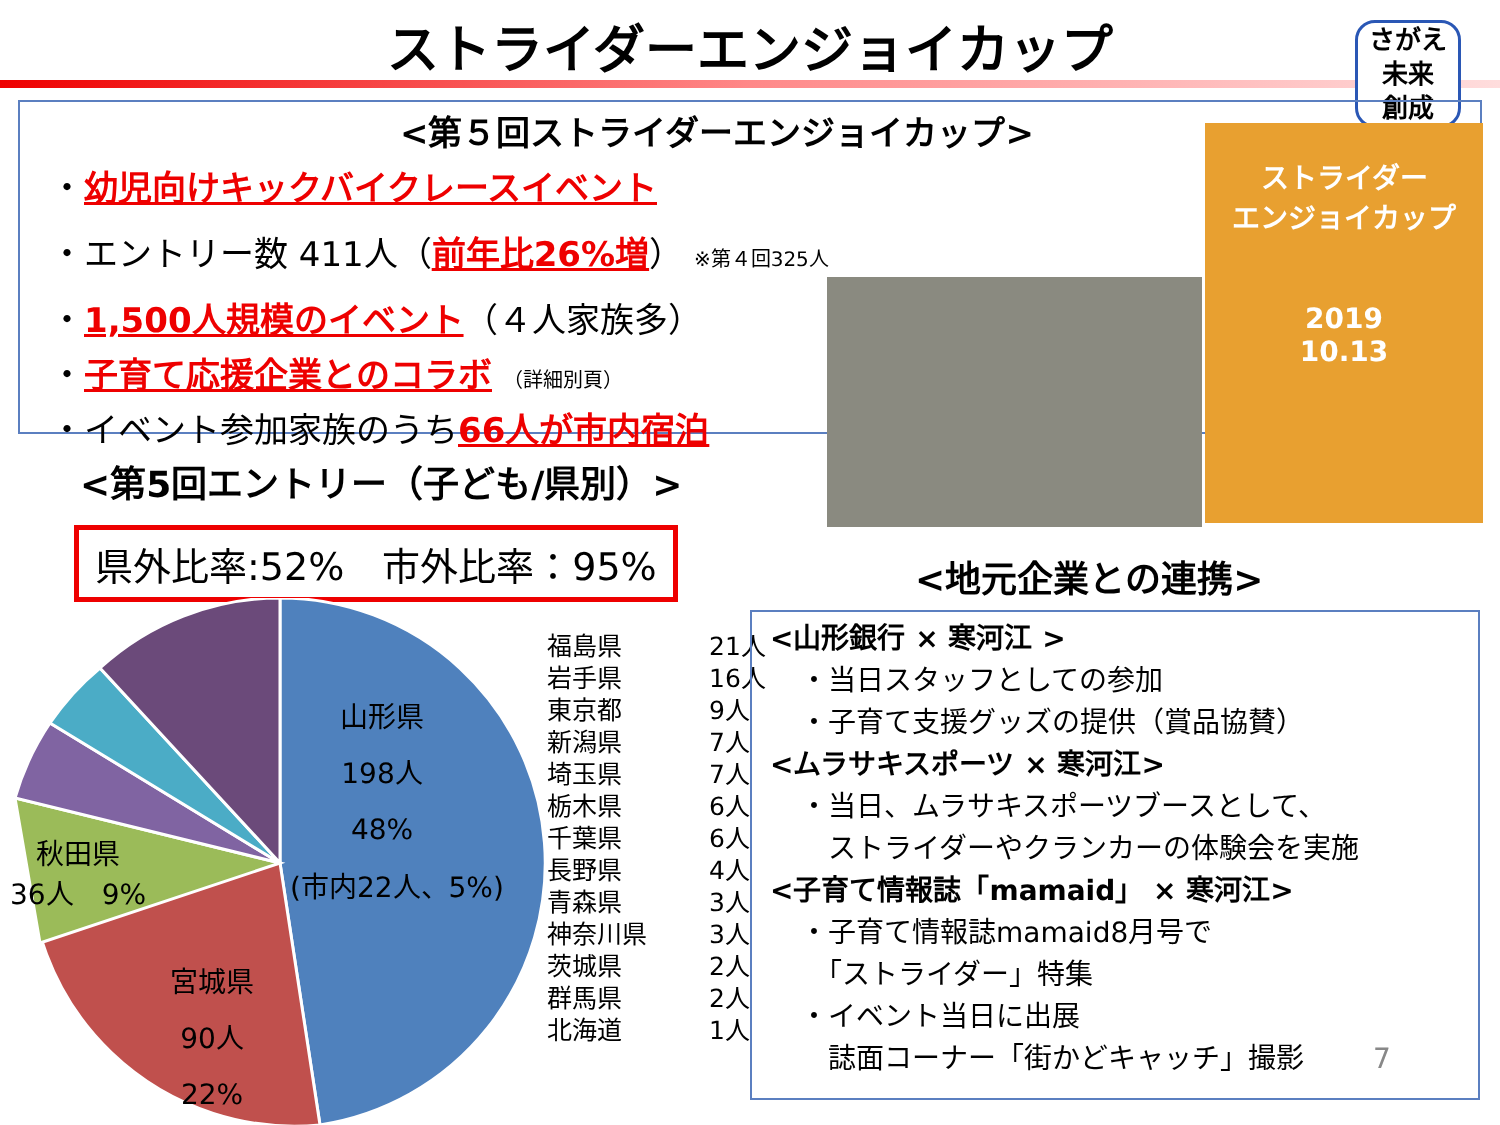ストライダーエンジョイカップ
さがえ
未来
創成
<第５回ストライダーエンジョイカップ>
・幼児向けキックバイクレースイベント
・エントリー数 411人（前年比26%増） ※第４回325人
・1,500人規模のイベント（４人家族多）
・子育て応援企業とのコラボ （詳細別頁）
・イベント参加家族のうち66人が市内宿泊
ストライダー
エンジョイカップ
2019
10.13
<第5回エントリー（子ども/県別）>
県外比率:52%　市外比率：95%
山形県
198人
48%
(市内22人、5%)
秋田県
36人　9%
宮城県
90人
22%
| 福島県 | 21人 |
| 岩手県 | 16人 |
| 東京都 | 9人 |
| 新潟県 | 7人 |
| 埼玉県 | 7人 |
| 栃木県 | 6人 |
| 千葉県 | 6人 |
| 長野県 | 4人 |
| 青森県 | 3人 |
| 神奈川県 | 3人 |
| 茨城県 | 2人 |
| 群馬県 | 2人 |
| 北海道 | 1人 |
<地元企業との連携>
<山形銀行 × 寒河江 >
・当日スタッフとしての参加
・子育て支援グッズの提供（賞品協賛）
<ムラサキスポーツ × 寒河江>
・当日、ムラサキスポーツブースとして、
　ストライダーやクランカーの体験会を実施
<子育て情報誌「mamaid」 × 寒河江>
・子育て情報誌mamaid8月号で
　「ストライダー」特集
・イベント当日に出展
　誌面コーナー「街かどキャッチ」撮影 7